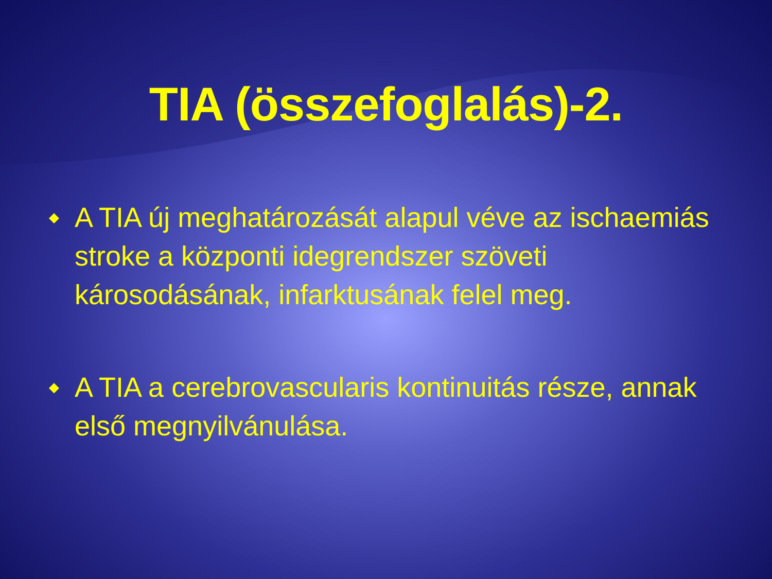TIA (összefoglalás)-2.
◆ A TIA új meghatározását alapul véve az ischaemiás stroke a központi idegrendszer szöveti károsodásának, infarktusának felel meg.
◆ A TIA a cerebrovascularis kontinuitás része, annak első megnyilvánulása.